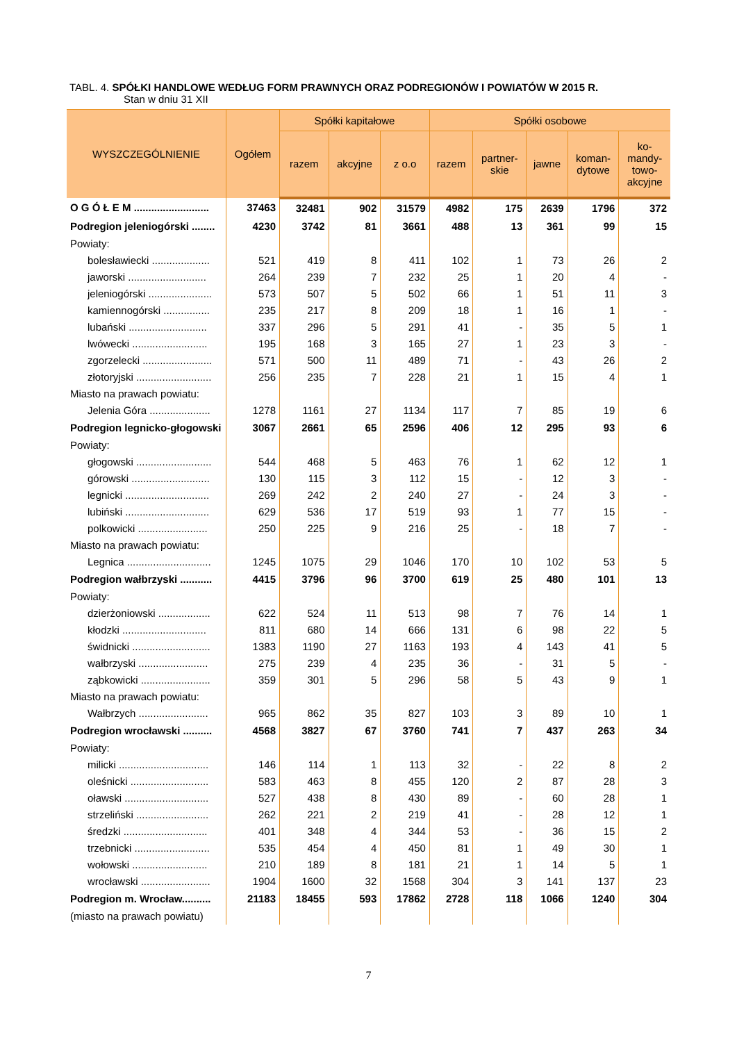TABL. 4. SPÓŁKI HANDLOWE WEDŁUG FORM PRAWNYCH ORAZ PODREGIONÓW I POWIATÓW W 2015 R.
Stan w dniu 31 XII
| WYSZCZEGÓLNIENIE | Ogółem | Spółki kapitałowe | | | Spółki osobowe | | | | |
| --- | --- | --- | --- | --- | --- | --- | --- | --- | --- |
| | | razem | akcyjne | z o.o | razem | partner- skie | jawne | koman- dytowe | ko- mandy- towo- akcyjne |
| O G Ó Ł E M .......................... | 37463 | 32481 | 902 | 31579 | 4982 | 175 | 2639 | 1796 | 372 |
| Podregion jeleniogórski ........ | 4230 | 3742 | 81 | 3661 | 488 | 13 | 361 | 99 | 15 |
| Powiaty: | | | | | | | | | |
| bolesławiecki .................... | 521 | 419 | 8 | 411 | 102 | 1 | 73 | 26 | 2 |
| jaworski ........................... | 264 | 239 | 7 | 232 | 25 | 1 | 20 | 4 | - |
| jeleniogórski ...................... | 573 | 507 | 5 | 502 | 66 | 1 | 51 | 11 | 3 |
| kamiennogórski ................ | 235 | 217 | 8 | 209 | 18 | 1 | 16 | 1 | - |
| lubański ........................... | 337 | 296 | 5 | 291 | 41 | - | 35 | 5 | 1 |
| lwówecki .......................... | 195 | 168 | 3 | 165 | 27 | 1 | 23 | 3 | - |
| zgorzelecki ........................ | 571 | 500 | 11 | 489 | 71 | - | 43 | 26 | 2 |
| złotoryjski .......................... | 256 | 235 | 7 | 228 | 21 | 1 | 15 | 4 | 1 |
| Miasto na prawach powiatu: | | | | | | | | | |
| Jelenia Góra ..................... | 1278 | 1161 | 27 | 1134 | 117 | 7 | 85 | 19 | 6 |
| Podregion legnicko-głogowski | 3067 | 2661 | 65 | 2596 | 406 | 12 | 295 | 93 | 6 |
| Powiaty: | | | | | | | | | |
| głogowski .......................... | 544 | 468 | 5 | 463 | 76 | 1 | 62 | 12 | 1 |
| górowski ........................... | 130 | 115 | 3 | 112 | 15 | - | 12 | 3 | - |
| legnicki ............................. | 269 | 242 | 2 | 240 | 27 | - | 24 | 3 | - |
| lubiński ............................. | 629 | 536 | 17 | 519 | 93 | 1 | 77 | 15 | - |
| polkowicki ........................ | 250 | 225 | 9 | 216 | 25 | - | 18 | 7 | - |
| Miasto na prawach powiatu: | | | | | | | | | |
| Legnica ............................. | 1245 | 1075 | 29 | 1046 | 170 | 10 | 102 | 53 | 5 |
| Podregion wałbrzyski ........... | 4415 | 3796 | 96 | 3700 | 619 | 25 | 480 | 101 | 13 |
| Powiaty: | | | | | | | | | |
| dzierżoniowski .................. | 622 | 524 | 11 | 513 | 98 | 7 | 76 | 14 | 1 |
| kłodzki ............................. | 811 | 680 | 14 | 666 | 131 | 6 | 98 | 22 | 5 |
| świdnicki ........................... | 1383 | 1190 | 27 | 1163 | 193 | 4 | 143 | 41 | 5 |
| wałbrzyski ........................ | 275 | 239 | 4 | 235 | 36 | - | 31 | 5 | - |
| ząbkowicki ........................ | 359 | 301 | 5 | 296 | 58 | 5 | 43 | 9 | 1 |
| Miasto na prawach powiatu: | | | | | | | | | |
| Wałbrzych ........................ | 965 | 862 | 35 | 827 | 103 | 3 | 89 | 10 | 1 |
| Podregion wrocławski .......... | 4568 | 3827 | 67 | 3760 | 741 | 7 | 437 | 263 | 34 |
| Powiaty: | | | | | | | | | |
| milicki ............................... | 146 | 114 | 1 | 113 | 32 | - | 22 | 8 | 2 |
| oleśnicki ........................... | 583 | 463 | 8 | 455 | 120 | 2 | 87 | 28 | 3 |
| oławski ............................. | 527 | 438 | 8 | 430 | 89 | - | 60 | 28 | 1 |
| strzeliński ......................... | 262 | 221 | 2 | 219 | 41 | - | 28 | 12 | 1 |
| średzki ............................. | 401 | 348 | 4 | 344 | 53 | - | 36 | 15 | 2 |
| trzebnicki .......................... | 535 | 454 | 4 | 450 | 81 | 1 | 49 | 30 | 1 |
| wołowski .......................... | 210 | 189 | 8 | 181 | 21 | 1 | 14 | 5 | 1 |
| wrocławski ........................ | 1904 | 1600 | 32 | 1568 | 304 | 3 | 141 | 137 | 23 |
| Podregion m. Wrocław.......... | 21183 | 18455 | 593 | 17862 | 2728 | 118 | 1066 | 1240 | 304 |
| (miasto na prawach powiatu) | | | | | | | | | |
7